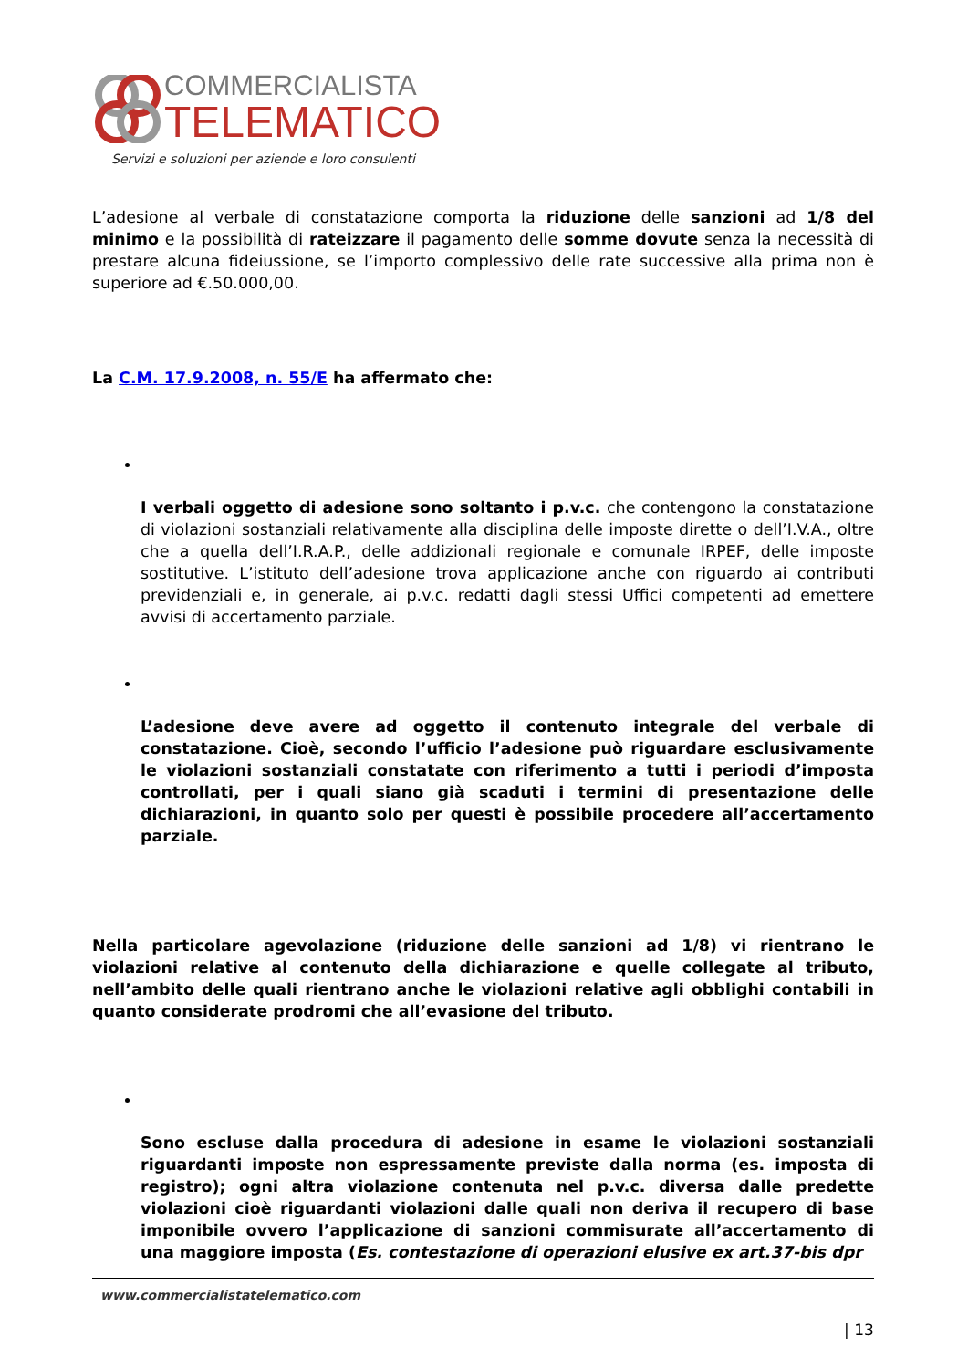COMMERCIALISTA
TELEMATICO
Servizi e soluzioni per aziende e loro consulenti
L’adesione al verbale di constatazione comporta la riduzione delle sanzioni ad 1/8 del minimo e la possibilità di rateizzare il pagamento delle somme dovute senza la necessità di prestare alcuna fideiussione, se l’importo complessivo delle rate successive alla prima non è superiore ad €.50.000,00.
La C.M. 17.9.2008, n. 55/E ha affermato che:
I verbali oggetto di adesione sono soltanto i p.v.c. che contengono la constatazione di violazioni sostanziali relativamente alla disciplina delle imposte dirette o dell’I.V.A., oltre che a quella dell’I.R.A.P., delle addizionali regionale e comunale IRPEF, delle imposte sostitutive. L’istituto dell’adesione trova applicazione anche con riguardo ai contributi previdenziali e, in generale, ai p.v.c. redatti dagli stessi Uffici competenti ad emettere avvisi di accertamento parziale.
L’adesione deve avere ad oggetto il contenuto integrale del verbale di constatazione. Cioè, secondo l’ufficio l’adesione può riguardare esclusivamente le violazioni sostanziali constatate con riferimento a tutti i periodi d’imposta controllati, per i quali siano già scaduti i termini di presentazione delle dichiarazioni, in quanto solo per questi è possibile procedere all’accertamento parziale.
Nella particolare agevolazione (riduzione delle sanzioni ad 1/8) vi rientrano le violazioni relative al contenuto della dichiarazione e quelle collegate al tributo, nell’ambito delle quali rientrano anche le violazioni relative agli obblighi contabili in quanto considerate prodromi che all’evasione del tributo.
Sono escluse dalla procedura di adesione in esame le violazioni sostanziali riguardanti imposte non espressamente previste dalla norma (es. imposta di registro); ogni altra violazione contenuta nel p.v.c. diversa dalle predette violazioni cioè riguardanti violazioni dalle quali non deriva il recupero di base imponibile ovvero l’applicazione di sanzioni commisurate all’accertamento di una maggiore imposta (Es. contestazione di operazioni elusive ex art.37-bis dpr
www.commercialistatelematico.com
| 13